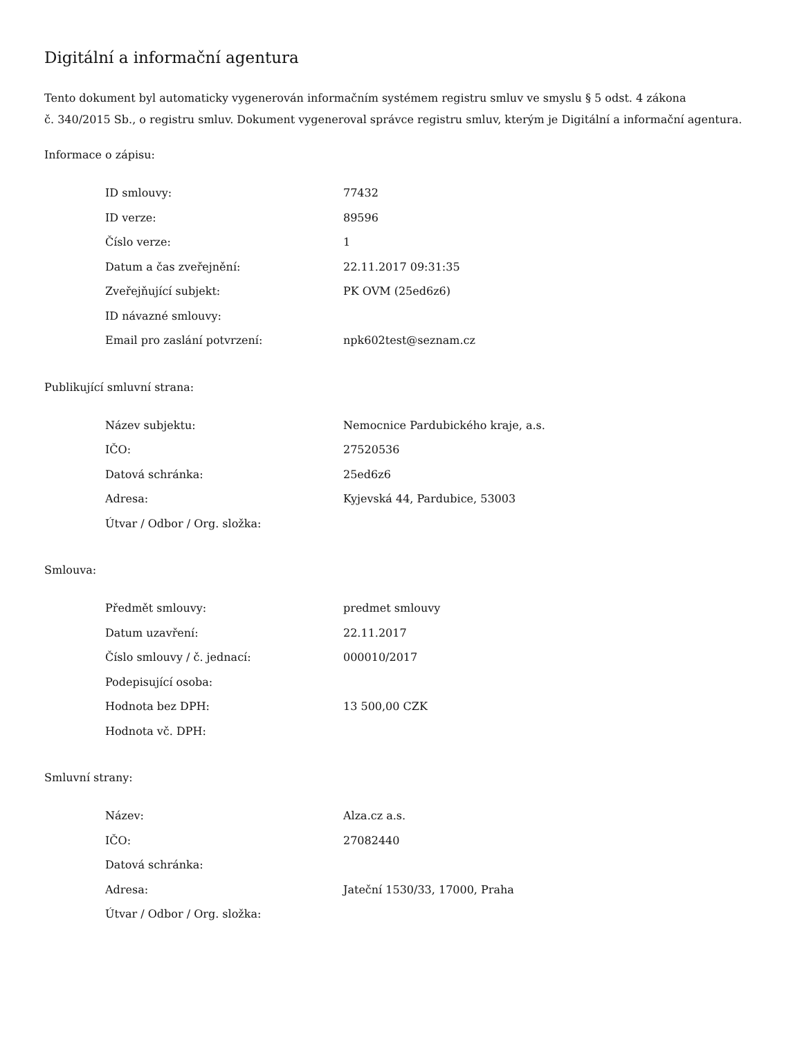Digitální a informační agentura
Tento dokument byl automaticky vygenerován informačním systémem registru smluv ve smyslu § 5 odst. 4 zákona
č. 340/2015 Sb., o registru smluv. Dokument vygeneroval správce registru smluv, kterým je Digitální a informační agentura.
Informace o zápisu:
| ID smlouvy: | 77432 |
| ID verze: | 89596 |
| Číslo verze: | 1 |
| Datum a čas zveřejnění: | 22.11.2017 09:31:35 |
| Zveřejňující subjekt: | PK OVM (25ed6z6) |
| ID návazné smlouvy: | |
| Email pro zaslání potvrzení: | npk602test@seznam.cz |
Publikující smluvní strana:
| Název subjektu: | Nemocnice Pardubického kraje, a.s. |
| IČO: | 27520536 |
| Datová schránka: | 25ed6z6 |
| Adresa: | Kyjevská 44, Pardubice, 53003 |
| Útvar / Odbor / Org. složka: | |
Smlouva:
| Předmět smlouvy: | predmet smlouvy |
| Datum uzavření: | 22.11.2017 |
| Číslo smlouvy / č. jednací: | 000010/2017 |
| Podepisující osoba: | |
| Hodnota bez DPH: | 13 500,00 CZK |
| Hodnota vč. DPH: | |
Smluvní strany:
| Název: | Alza.cz a.s. |
| IČO: | 27082440 |
| Datová schránka: | |
| Adresa: | Jateční 1530/33, 17000, Praha |
| Útvar / Odbor / Org. složka: | |